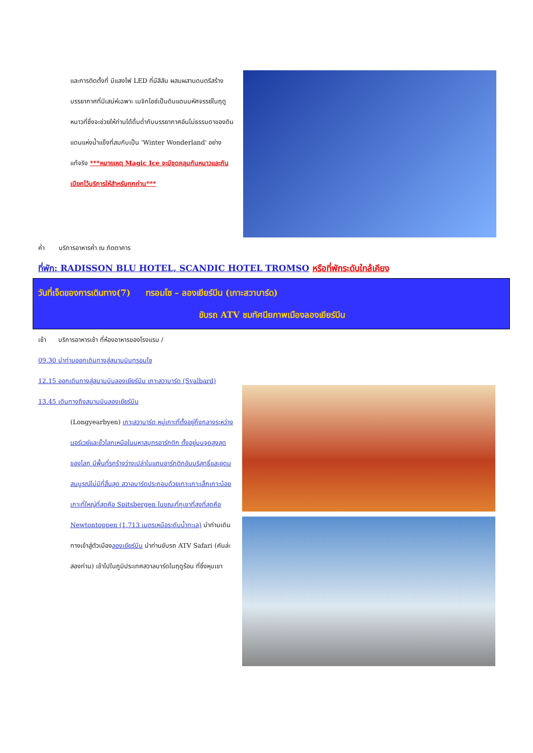และการติดตั้งที่ มีแสงไฟ LED ที่มีสีสัน ผสมผสานดนตรีสร้างบรรยากาศที่มีเสน่ห์เฉพาะ เมจิกไอซ์เป็นดินแดนมหัศจรรย์ในฤดูหนาวที่ซึ่งจะช่วยให้ท่านได้ดื่มด่ำกับบรรยากาศอันไม่ธรรมดาของดินแดนแห่งน้ำแข็งที่สมกับเป็น 'Winter Wonderland' อย่างแท้จริง ***หมายเหตุ Magic Ice จะมีชุดคลุมกันหนาวและกันเปียกไว้บริการให้สำหรับทุกท่าน***
ค่ำ บริการอาหารค่ำ ณ ภัตตาคาร
ที่พัก: RADISSON BLU HOTEL, SCANDIC HOTEL TROMSO หรือที่พักระดับใกล้เคียง
วันที่เจ็ดของการเดินทาง(7) ทรอมโซ – ลองเยียร์บีน (เกาะสวาบาร์ด)
ขับรถ ATV ชมทัศนียภาพเมืองลองเยียร์บีน
เช้า บริการอาหารเช้า ที่ห้องอาหารของโรงแรม /
09.30 นำท่านออกเดินทางสู่สนามบินทรอมโซ
12.15 ออกเดินทางสู่สนามบินลองเยียร์บีน เกาะสวาบาร์ด (Svalbard)
13.45 เดินทางถึงสนามบินลองเยียร์บีน
(Longyearbyen) เกาะสวาบาร์ด หมู่เกาะที่ตั้งอยู่กึ่งกลางระหว่างนอร์เวย์และขั้วโลกเหนือในมหาสมุทรอาร์กติก ตั้งอยู่บนจุดสูงสุดของโลก มีพื้นที่รกร้างว่างเปล่าในแถบอาร์กติกอันบริสุทธิ์และอุดมสมบูรณ์ไม่มีที่สิ้นสุด สวาลบาร์ดประกอบด้วยเกาะเกาะเล็กเกาะน้อย เกาะที่ใหญ่ที่สุดคือ Spitsbergen ในขณะที่ภูเขาที่สูงที่สุดคือ Newtontoppen (1,713 เมตรเหนือระดับน้ำทะเล) นำท่านเดินทางเข้าสู่ตัวเมืองลองเยียร์บีน นำท่านขับรถ ATV Safari (คันล่ะสองท่าน) เข้าไปในภูมิประเทศสวาลบาร์ดในฤดูร้อน ที่ซึ่งหุบเขา